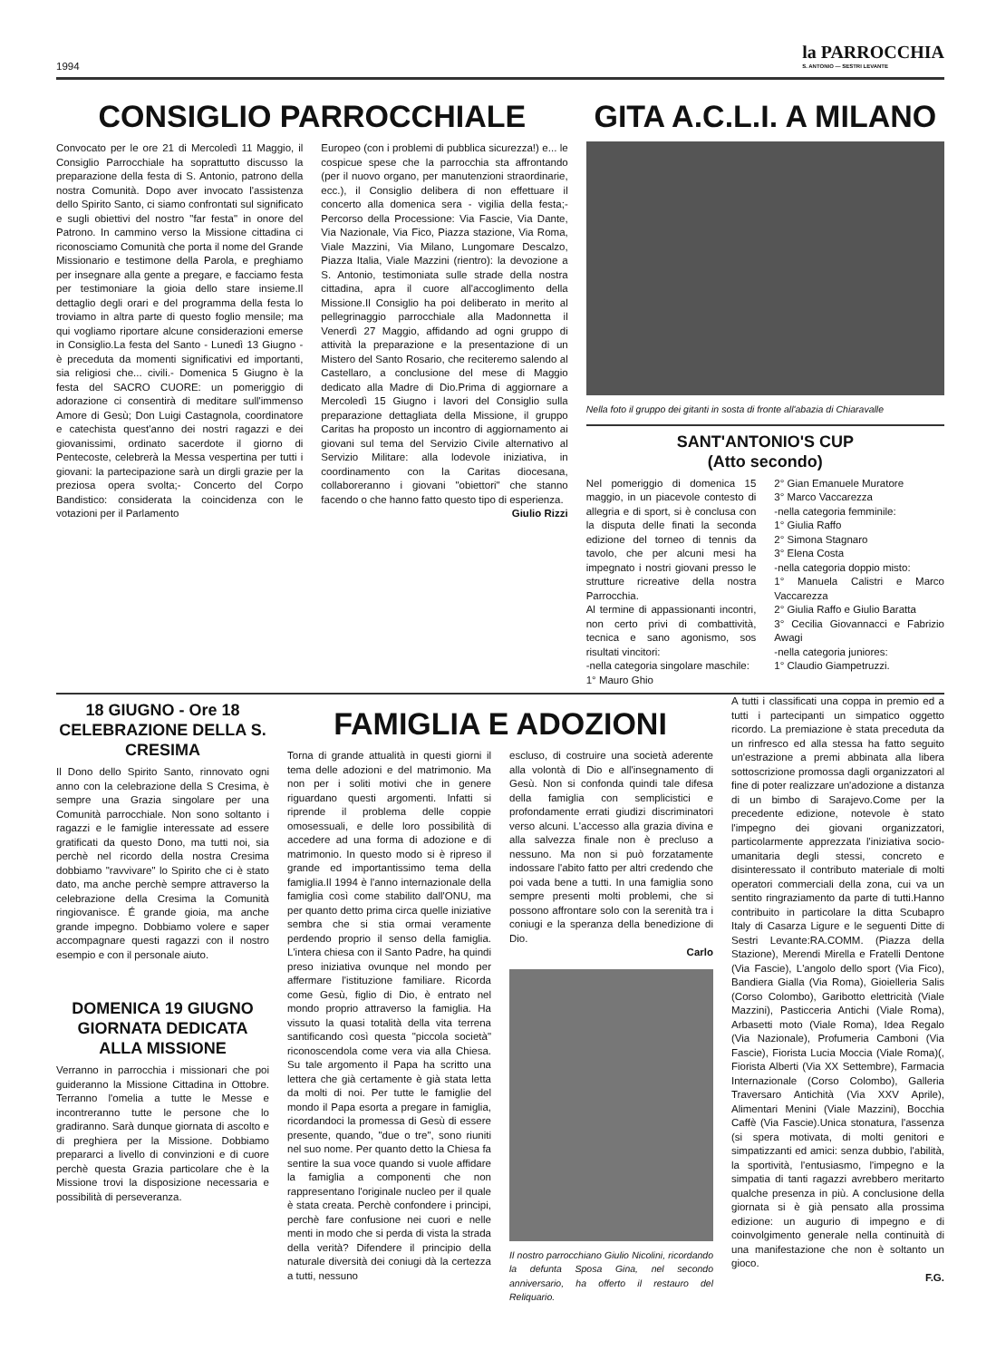1994 la PARROCCHIA
S. ANTONIO — SESTRI LEVANTE
CONSIGLIO PARROCCHIALE
Convocato per le ore 21 di Mercoledì 11 Maggio, il Consiglio Parrocchiale ha soprattutto discusso la preparazione della festa di S. Antonio, patrono della nostra Comunità. Dopo aver invocato l'assistenza dello Spirito Santo, ci siamo confrontati sul significato e sugli obiettivi del nostro "far festa" in onore del Patrono. In cammino verso la Missione cittadina ci riconosciamo Comunità che porta il nome del Grande Missionario e testimone della Parola, e preghiamo per insegnare alla gente a pregare, e facciamo festa per testimoniare la gioia dello stare insieme.Il dettaglio degli orari e del programma della festa lo troviamo in altra parte di questo foglio mensile; ma qui vogliamo riportare alcune considerazioni emerse in Consiglio.La festa del Santo - Lunedì 13 Giugno - è preceduta da momenti significativi ed importanti, sia religiosi che... civili.- Domenica 5 Giugno è la festa del SACRO CUORE: un pomeriggio di adorazione ci consentirà di meditare sull'immenso Amore di Gesù; Don Luigi Castagnola, coordinatore e catechista quest'anno dei nostri ragazzi e dei giovanissimi, ordinato sacerdote il giorno di Pentecoste, celebrerà la Messa vespertina per tutti i giovani: la partecipazione sarà un dirgli grazie per la preziosa opera svolta;- Concerto del Corpo Bandistico: considerata la coincidenza con le votazioni per il Parlamento
Europeo (con i problemi di pubblica sicurezza!) e... le cospicue spese che la parrocchia sta affrontando (per il nuovo organo, per manutenzioni straordinarie, ecc.), il Consiglio delibera di non effettuare il concerto alla domenica sera - vigilia della festa;- Percorso della Processione: Via Fascie, Via Dante, Via Nazionale, Via Fico, Piazza stazione, Via Roma, Viale Mazzini, Via Milano, Lungomare Descalzo, Piazza Italia, Viale Mazzini (rientro): la devozione a S. Antonio, testimoniata sulle strade della nostra cittadina, apra il cuore all'accoglimento della Missione.Il Consiglio ha poi deliberato in merito al pellegrinaggio parrocchiale alla Madonnetta il Venerdì 27 Maggio, affidando ad ogni gruppo di attività la preparazione e la presentazione di un Mistero del Santo Rosario, che reciteremo salendo al Castellaro, a conclusione del mese di Maggio dedicato alla Madre di Dio.Prima di aggiornare a Mercoledì 15 Giugno i lavori del Consiglio sulla preparazione dettagliata della Missione, il gruppo Caritas ha proposto un incontro di aggiornamento ai giovani sul tema del Servizio Civile alternativo al Servizio Militare: alla lodevole iniziativa, in coordinamento con la Caritas diocesana, collaboreranno i giovani "obiettori" che stanno facendo o che hanno fatto questo tipo di esperienza.
Giulio Rizzi
GITA A.C.L.I. A MILANO
Nella foto il gruppo dei gitanti in sosta di fronte all'abazia di Chiaravalle
SANT'ANTONIO'S CUP
(Atto secondo)
Nel pomeriggio di domenica 15 maggio, in un piacevole contesto di allegria e di sport, si è conclusa con la disputa delle finati la seconda edizione del torneo di tennis da tavolo, che per alcuni mesi ha impegnato i nostri giovani presso le strutture ricreative della nostra Parrocchia.
Al termine di appassionanti incontri, non certo privi di combattività, tecnica e sano agonismo, sos risultati vincitori:
-nella categoria singolare maschile:
1° Mauro Ghio
2° Gian Emanuele Muratore
3° Marco Vaccarezza
-nella categoria femminile:
1° Giulia Raffo
2° Simona Stagnaro
3° Elena Costa
-nella categoria doppio misto:
1° Manuela Calistri e Marco Vaccarezza
2° Giulia Raffo e Giulio Baratta
3° Cecilia Giovannacci e Fabrizio Awagi
-nella categoria juniores:
1° Claudio Giampetruzzi.
18 GIUGNO - Ore 18
CELEBRAZIONE DELLA S. CRESIMA
Il Dono dello Spirito Santo, rinnovato ogni anno con la celebrazione della S Cresima, è sempre una Grazia singolare per una Comunità parrocchiale. Non sono soltanto i ragazzi e le famiglie interessate ad essere gratificati da questo Dono, ma tutti noi, sia perchè nel ricordo della nostra Cresima dobbiamo "ravvivare" lo Spirito che ci è stato dato, ma anche perchè sempre attraverso la celebrazione della Cresima la Comunità ringiovanisce. É grande gioia, ma anche grande impegno. Dobbiamo volere e saper accompagnare questi ragazzi con il nostro esempio e con il personale aiuto.
DOMENICA 19 GIUGNO
GIORNATA DEDICATA ALLA MISSIONE
Verranno in parrocchia i missionari che poi guideranno la Missione Cittadina in Ottobre. Terranno l'omelia a tutte le Messe e incontreranno tutte le persone che lo gradiranno. Sarà dunque giornata di ascolto e di preghiera per la Missione. Dobbiamo prepararci a livello di convinzioni e di cuore perchè questa Grazia particolare che è la Missione trovi la disposizione necessaria e possibilità di perseveranza.
FAMIGLIA E ADOZIONI
Torna di grande attualità in questi giorni il tema delle adozioni e del matrimonio. Ma non per i soliti motivi che in genere riguardano questi argomenti. Infatti si riprende il problema delle coppie omosessuali, e delle loro possibilità di accedere ad una forma di adozione e di matrimonio. In questo modo si è ripreso il grande ed importantissimo tema della famiglia.Il 1994 è l'anno internazionale della famiglia così come stabilito dall'ONU, ma per quanto detto prima circa quelle iniziative sembra che si stia ormai veramente perdendo proprio il senso della famiglia. L'intera chiesa con il Santo Padre, ha quindi preso iniziativa ovunque nel mondo per affermare l'istituzione familiare. Ricorda come Gesù, figlio di Dio, è entrato nel mondo proprio attraverso la famiglia. Ha vissuto la quasi totalità della vita terrena santificando così questa "piccola società" riconoscendola come vera via alla Chiesa. Su tale argomento il Papa ha scritto una lettera che già certamente è già stata letta da molti di noi. Per tutte le famiglie del mondo il Papa esorta a pregare in famiglia, ricordandoci la promessa di Gesù di essere presente, quando, "due o tre", sono riuniti nel suo nome. Per quanto detto la Chiesa fa sentire la sua voce quando si vuole affidare la famiglia a componenti che non rappresentano l'originale nucleo per il quale è stata creata. Perchè confondere i principi, perchè fare confusione nei cuori e nelle menti in modo che si perda di vista la strada della verità? Difendere il principio della naturale diversità dei coniugi dà la certezza a tutti, nessuno
escluso, di costruire una società aderente alla volontà di Dio e all'insegnamento di Gesù. Non si confonda quindi tale difesa della famiglia con semplicistici e profondamente errati giudizi discriminatori verso alcuni. L'accesso alla grazia divina e alla salvezza finale non è precluso a nessuno. Ma non si può forzatamente indossare l'abito fatto per altri credendo che poi vada bene a tutti. In una famiglia sono sempre presenti molti problemi, che si possono affrontare solo con la serenità tra i coniugi e la speranza della benedizione di Dio.
Carlo
Il nostro parrocchiano Giulio Nicolini, ricordando la defunta Sposa Gina, nel secondo anniversario, ha offerto il restauro del Reliquario.
A tutti i classificati una coppa in premio ed a tutti i partecipanti un simpatico oggetto ricordo. La premiazione è stata preceduta da un rinfresco ed alla stessa ha fatto seguito un'estrazione a premi abbinata alla libera sottoscrizione promossa dagli organizzatori al fine di poter realizzare un'adozione a distanza di un bimbo di Sarajevo.Come per la precedente edizione, notevole è stato l'impegno dei giovani organizzatori, particolarmente apprezzata l'iniziativa socio-umanitaria degli stessi, concreto e disinteressato il contributo materiale di molti operatori commerciali della zona, cui va un sentito ringraziamento da parte di tutti.Hanno contribuito in particolare la ditta Scubapro Italy di Casarza Ligure e le seguenti Ditte di Sestri Levante:RA.COMM. (Piazza della Stazione), Merendi Mirella e Fratelli Dentone (Via Fascie), L'angolo dello sport (Via Fico), Bandiera Gialla (Via Roma), Gioielleria Salis (Corso Colombo), Garibotto elettricità (Viale Mazzini), Pasticceria Antichi (Viale Roma), Arbasetti moto (Viale Roma), Idea Regalo (Via Nazionale), Profumeria Camboni (Via Fascie), Fiorista Lucia Moccia (Viale Roma)(, Fiorista Alberti (Via XX Settembre), Farmacia Internazionale (Corso Colombo), Galleria Traversaro Antichità (Via XXV Aprile), Alimentari Menini (Viale Mazzini), Bocchia Caffè (Via Fascie).Unica stonatura, l'assenza (si spera motivata, di molti genitori e simpatizzanti ed amici: senza dubbio, l'abilità, la sportività, l'entusiasmo, l'impegno e la simpatia di tanti ragazzi avrebbero meritarto qualche presenza in più. A conclusione della giornata si è già pensato alla prossima edizione: un augurio di impegno e di coinvolgimento generale nella continuità di una manifestazione che non è soltanto un gioco.
F.G.